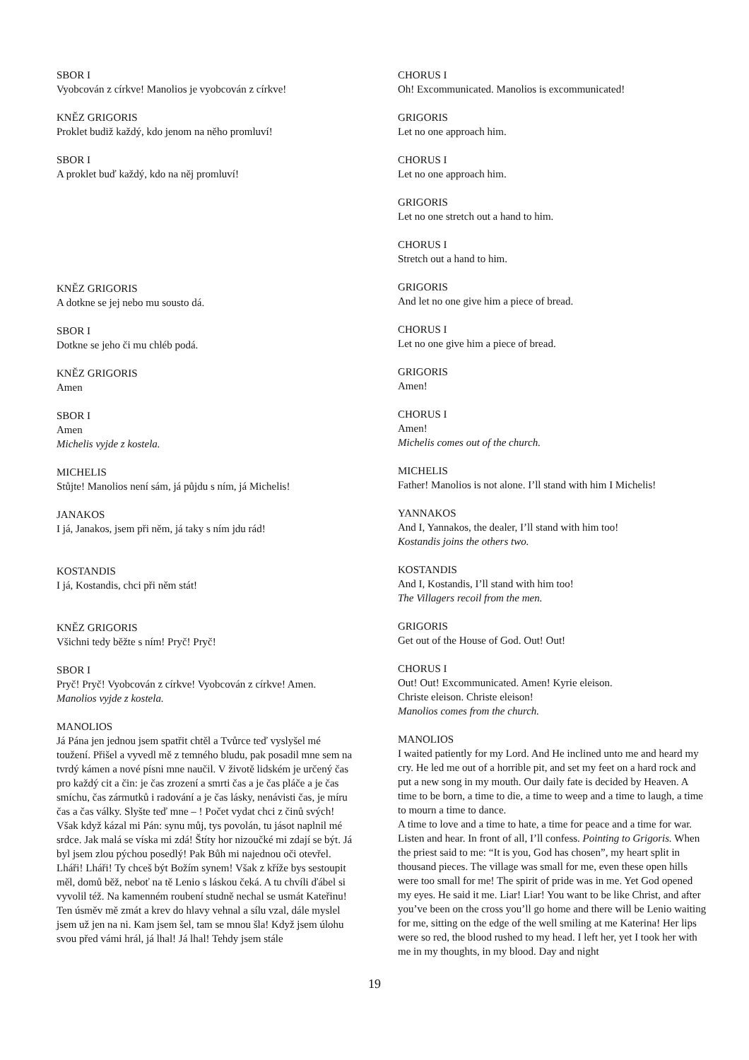SBOR I
Vyobcován z církve! Manolios je vyobcován z církve!
KNĚZ GRIGORIS
Proklet budiž každý, kdo jenom na něho promluví!
SBOR I
A proklet buď každý, kdo na něj promluví!
KNĚZ GRIGORIS
A dotkne se jej nebo mu sousto dá.
SBOR I
Dotkne se jeho či mu chléb podá.
KNĚZ GRIGORIS
Amen
SBOR I
Amen
Michelis vyjde z kostela.
MICHELIS
Stůjte! Manolios není sám, já půjdu s ním, já Michelis!
JANAKOS
I já, Janakos, jsem při něm, já taky s ním jdu rád!
KOSTANDIS
I já, Kostandis, chci při něm stát!
KNĚZ GRIGORIS
Všichni tedy běžte s ním! Pryč! Pryč!
SBOR I
Pryč! Pryč! Vyobcován z církve! Vyobcován z církve! Amen.
Manolios vyjde z kostela.
MANOLIOS
Já Pána jen jednou jsem spatřit chtěl a Tvůrce teď vyslyšel mé toužení. Přišel a vyvedl mě z temného bludu, pak posadil mne sem na tvrdý kámen a nové písni mne naučil. V životě lidském je určený čas pro každý cit a čin: je čas zrození a smrti čas a je čas pláče a je čas smíchu, čas zármutků i radování a je čas lásky, nenávisti čas, je míru čas a čas války. Slyšte teď mne – ! Počet vydat chci z činů svých! Však když kázal mi Pán: synu můj, tys povolán, tu jásot naplnil mé srdce. Jak malá se víska mi zdá! Štíty hor nizoučké mi zdají se být. Já byl jsem zlou pýchou posedlý! Pak Bůh mi najednou oči otevřel. Lháři! Lháři! Ty chceš být Božím synem! Však z kříže bys sestoupit měl, domů běž, neboť na tě Lenio s láskou čeká. A tu chvíli ďábel si vyvolil též. Na kamenném roubení studně nechal se usmát Kateřinu! Ten úsměv mě zmát a krev do hlavy vehnal a sílu vzal, dále myslel jsem už jen na ni. Kam jsem šel, tam se mnou šla! Když jsem úlohu svou před vámi hrál, já lhal! Já lhal! Tehdy jsem stále
CHORUS I
Oh! Excommunicated. Manolios is excommunicated!
GRIGORIS
Let no one approach him.
CHORUS I
Let no one approach him.
GRIGORIS
Let no one stretch out a hand to him.
CHORUS I
Stretch out a hand to him.
GRIGORIS
And let no one give him a piece of bread.
CHORUS I
Let no one give him a piece of bread.
GRIGORIS
Amen!
CHORUS I
Amen!
Michelis comes out of the church.
MICHELIS
Father! Manolios is not alone. I’ll stand with him I Michelis!
YANNAKOS
And I, Yannakos, the dealer, I’ll stand with him too!
Kostandis joins the others two.
KOSTANDIS
And I, Kostandis, I’ll stand with him too!
The Villagers recoil from the men.
GRIGORIS
Get out of the House of God. Out! Out!
CHORUS I
Out! Out! Excommunicated. Amen! Kyrie eleison.
Christe eleison. Christe eleison!
Manolios comes from the church.
MANOLIOS
I waited patiently for my Lord. And He inclined unto me and heard my cry. He led me out of a horrible pit, and set my feet on a hard rock and put a new song in my mouth. Our daily fate is decided by Heaven. A time to be born, a time to die, a time to weep and a time to laugh, a time to mourn a time to dance.
A time to love and a time to hate, a time for peace and a time for war. Listen and hear. In front of all, I’ll confess. Pointing to Grigoris. When the priest said to me: “It is you, God has chosen”, my heart split in thousand pieces. The village was small for me, even these open hills were too small for me! The spirit of pride was in me. Yet God opened my eyes. He said it me. Liar! Liar! You want to be like Christ, and after you’ve been on the cross you’ll go home and there will be Lenio waiting for me, sitting on the edge of the well smiling at me Katerina! Her lips were so red, the blood rushed to my head. I left her, yet I took her with me in my thoughts, in my blood. Day and night
19